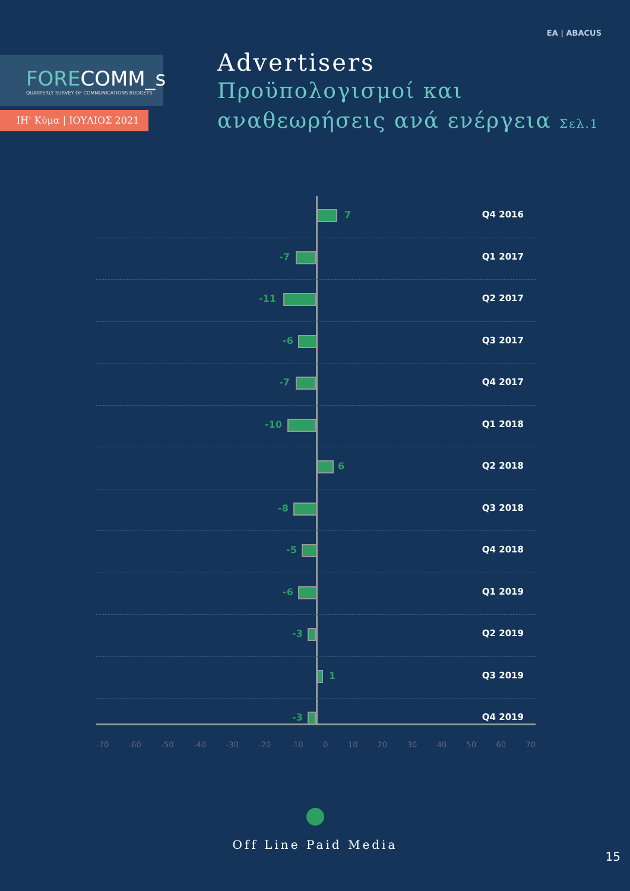ΕΑ | ABACUS
FORECOMM_s
QUARTERLY SURVEY OF COMMUNICATIONS BUDGETS
ΙΗ' Κύμα | ΙΟΥΛΙΟΣ 2021
Advertisers
Προϋπολογισμοί και
αναθεωρήσεις ανά ενέργεια Σελ.1
7 Q4 2016
-7 Q1 2017
-11 Q2 2017
-6 Q3 2017
-7 Q4 2017
-10 Q1 2018
6 Q2 2018
-8 Q3 2018
-5 Q4 2018
-6 Q1 2019
-3 Q2 2019
1 Q3 2019
-3 Q4 2019
-70 -60 -50 -40 -30 -20 -10 0 10 20 30 40 50 60 70
Off Line Paid Media
15